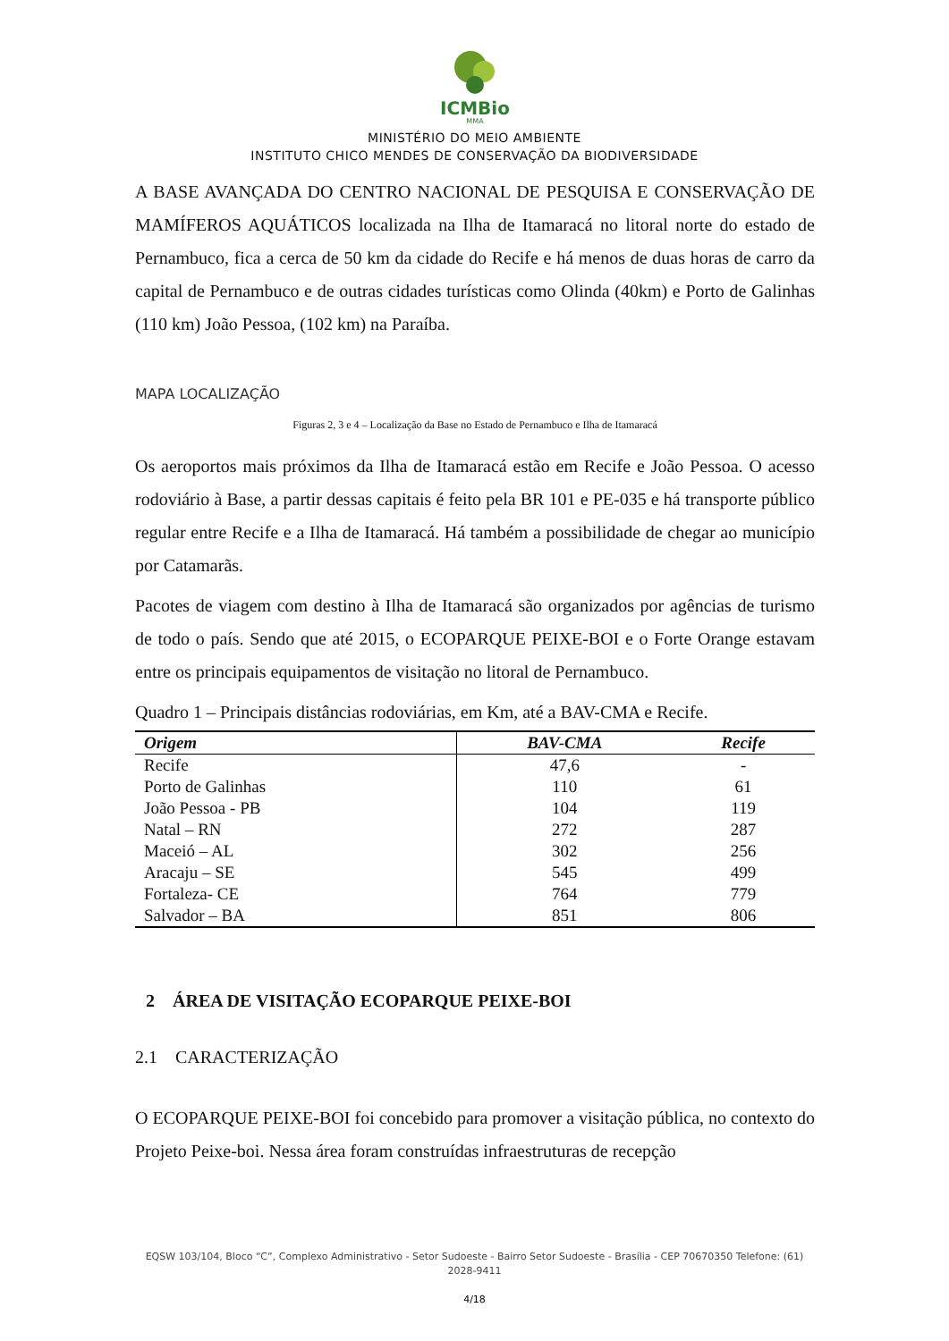ICMBio
MMA
MINISTÉRIO DO MEIO AMBIENTE
INSTITUTO CHICO MENDES DE CONSERVAÇÃO DA BIODIVERSIDADE
A BASE AVANÇADA DO CENTRO NACIONAL DE PESQUISA E CONSERVAÇÃO DE MAMÍFEROS AQUÁTICOS localizada na Ilha de Itamaracá no litoral norte do estado de Pernambuco, fica a cerca de 50 km da cidade do Recife e há menos de duas horas de carro da capital de Pernambuco e de outras cidades turísticas como Olinda (40km) e Porto de Galinhas (110 km) João Pessoa, (102 km) na Paraíba.
MAPA LOCALIZAÇÃO
Figuras 2, 3 e 4 – Localização da Base no Estado de Pernambuco e Ilha de Itamaracá
Os aeroportos mais próximos da Ilha de Itamaracá estão em Recife e João Pessoa. O acesso rodoviário à Base, a partir dessas capitais é feito pela BR 101 e PE-035 e há transporte público regular entre Recife e a Ilha de Itamaracá. Há também a possibilidade de chegar ao município por Catamarãs.
Pacotes de viagem com destino à Ilha de Itamaracá são organizados por agências de turismo de todo o país. Sendo que até 2015, o ECOPARQUE PEIXE-BOI e o Forte Orange estavam entre os principais equipamentos de visitação no litoral de Pernambuco.
Quadro 1 – Principais distâncias rodoviárias, em Km, até a BAV-CMA e Recife.
| Origem | BAV-CMA | Recife |
| --- | --- | --- |
| Recife | 47,6 | - |
| Porto de Galinhas | 110 | 61 |
| João Pessoa - PB | 104 | 119 |
| Natal – RN | 272 | 287 |
| Maceió – AL | 302 | 256 |
| Aracaju – SE | 545 | 499 |
| Fortaleza- CE | 764 | 779 |
| Salvador – BA | 851 | 806 |
2 ÁREA DE VISITAÇÃO ECOPARQUE PEIXE-BOI
2.1 CARACTERIZAÇÃO
O ECOPARQUE PEIXE-BOI foi concebido para promover a visitação pública, no contexto do Projeto Peixe-boi. Nessa área foram construídas infraestruturas de recepção
EQSW 103/104, Bloco “C”, Complexo Administrativo - Setor Sudoeste - Bairro Setor Sudoeste - Brasília - CEP 70670350 Telefone: (61) 2028-9411
4/18